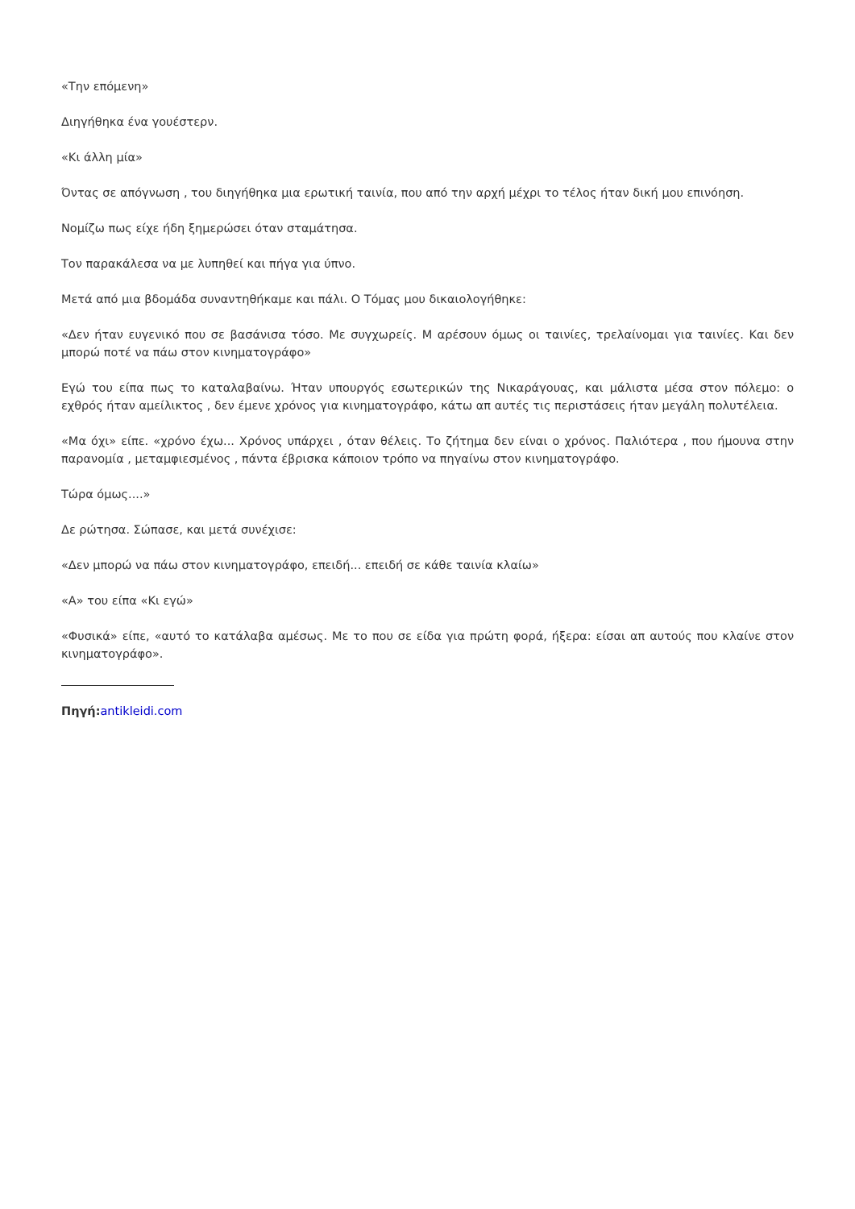«Την επόμενη»
Διηγήθηκα ένα γουέστερν.
«Κι άλλη μία»
Όντας σε απόγνωση , του διηγήθηκα μια ερωτική ταινία, που από την αρχή μέχρι το τέλος ήταν δική μου επινόηση.
Νομίζω πως είχε ήδη ξημερώσει όταν σταμάτησα.
Τον παρακάλεσα να με λυπηθεί και πήγα για ύπνο.
Μετά από μια βδομάδα συναντηθήκαμε και πάλι. Ο Τόμας μου δικαιολογήθηκε:
«Δεν ήταν ευγενικό που σε βασάνισα τόσο. Με συγχωρείς. Μ αρέσουν όμως οι ταινίες, τρελαίνομαι για ταινίες. Και δεν μπορώ ποτέ να πάω στον κινηματογράφο»
Εγώ του είπα πως το καταλαβαίνω. Ήταν υπουργός εσωτερικών της Νικαράγουας, και μάλιστα μέσα στον πόλεμο: ο εχθρός ήταν αμείλικτος , δεν έμενε χρόνος για κινηματογράφο, κάτω απ αυτές τις περιστάσεις ήταν μεγάλη πολυτέλεια.
«Μα όχι» είπε. «χρόνο έχω... Χρόνος υπάρχει , όταν θέλεις. Το ζήτημα δεν είναι ο χρόνος. Παλιότερα , που ήμουνα στην παρανομία , μεταμφιεσμένος , πάντα έβρισκα κάποιον τρόπο να πηγαίνω στον κινηματογράφο.
Τώρα όμως....»
Δε ρώτησα. Σώπασε, και μετά συνέχισε:
«Δεν μπορώ να πάω στον κινηματογράφο, επειδή... επειδή σε κάθε ταινία κλαίω»
«Α» του είπα «Κι εγώ»
«Φυσικά» είπε, «αυτό το κατάλαβα αμέσως. Με το που σε είδα για πρώτη φορά, ήξερα: είσαι απ αυτούς που κλαίνε στον κινηματογράφο».
Πηγή: antikleidi.com